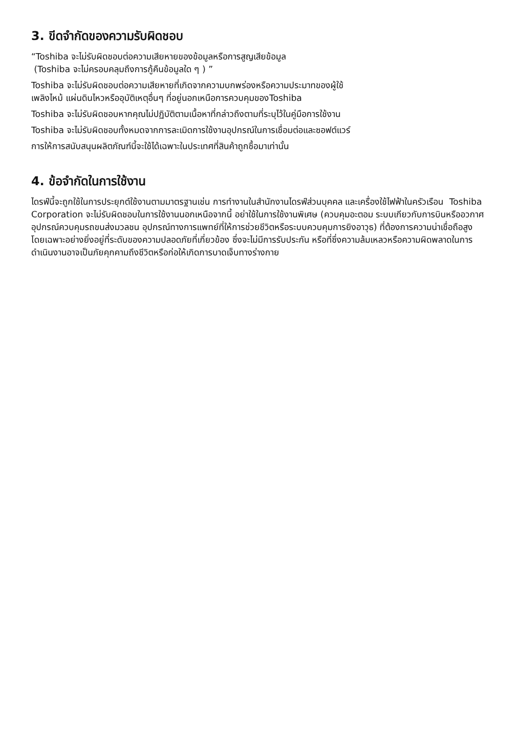3. ขีดจำกัดของความรับผิดชอบ
“Toshiba จะไม่รับผิดชอบต่อความเสียหายของข้อมูลหรือการสูญเสียข้อมูล
(Toshiba จะไม่ครอบคลุมถึงการกู้คืนข้อมูลใด ๆ ) ”
Toshiba จะไม่รับผิดชอบต่อความเสียหายที่เกิดจากความบกพร่องหรือความประมาทของผู้ใช้
เพลิงไหม้ แผ่นดินไหวหรืออุบัติเหตุอื่นๆ ที่อยู่นอกเหนือการควบคุมของToshiba
Toshiba จะไม่รับผิดชอบหากคุณไม่ปฏิบัติตามเนื้อหาที่กล่าวถึงตามที่ระบุไว้ในคู่มือการใช้งาน
Toshiba จะไม่รับผิดชอบทั้งหมดจากการละเมิดการใช้งานอุปกรณ์ในการเชื่อมต่อและซอฟต์แวร์
การให้การสนับสนุนผลิตภัณฑ์นี้จะใช้ได้เฉพาะในประเทศที่สินค้าถูกซื้อมาเท่านั้น
4. ข้อจำกัดในการใช้งาน
ไดรฟ์นี้จะถูกใช้ในการประยุกต์ใช้งานตามมาตรฐานเช่น การทำงานในสำนักงานไดรฟ์ส่วนบุคคล และเครื่องใช้ไฟฟ้าในครัวเรือน Toshiba Corporation จะไม่รับผิดชอบในการใช้งานนอกเหนือจากนี้ อย่าใช้ในการใช้งานพิเศษ (ควบคุมอะตอม ระบบเกียวกับการบินหรืออวกาศ อุปกรณ์ควบคุมรถขนส่งมวลชน อุปกรณ์ทางการแพทย์ที่ให้การช่วยชีวิตหรือระบบควบคุมการยิงอาวุธ) ที่ต้องการความน่าเชื่อถือสูงโดยเฉพาะอย่างยิ่งอยู่ที่ระดับของความปลอดภัยที่เกี่ยวข้อง ซึ่งจะไม่มีการรับประกัน หรือที่ซึ่งความล้มเหลวหรือความผิดพลาดในการดำเนินงานอาจเป็นภัยคุกคามถึงชีวิตหรือก่อให้เกิดการบาดเจ็บทางร่างกาย